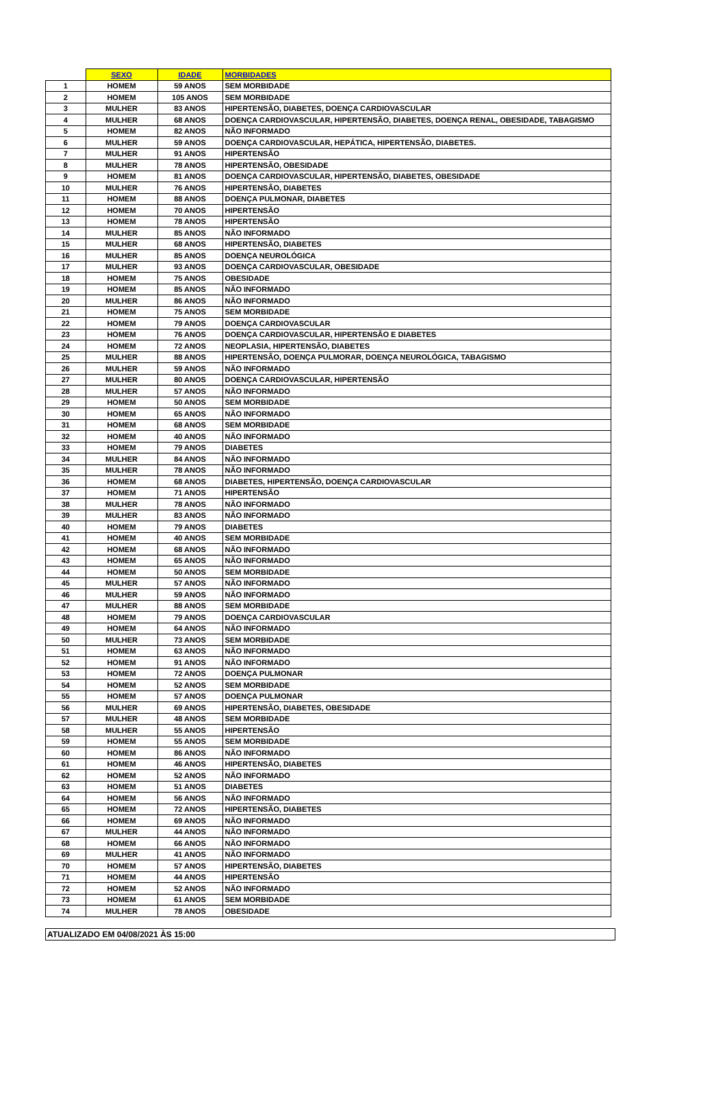| | SEXO | IDADE | MORBIDADES |
| --- | --- | --- | --- |
| 1 | HOMEM | 59 ANOS | SEM MORBIDADE |
| 2 | HOMEM | 105 ANOS | SEM MORBIDADE |
| 3 | MULHER | 83 ANOS | HIPERTENSÃO, DIABETES, DOENÇA CARDIOVASCULAR |
| 4 | MULHER | 68 ANOS | DOENÇA CARDIOVASCULAR, HIPERTENSÃO, DIABETES, DOENÇA RENAL, OBESIDADE, TABAGISMO |
| 5 | HOMEM | 82 ANOS | NÃO INFORMADO |
| 6 | MULHER | 59 ANOS | DOENÇA CARDIOVASCULAR, HEPÁTICA, HIPERTENSÃO, DIABETES. |
| 7 | MULHER | 91 ANOS | HIPERTENSÃO |
| 8 | MULHER | 78 ANOS | HIPERTENSÃO, OBESIDADE |
| 9 | HOMEM | 81 ANOS | DOENÇA CARDIOVASCULAR, HIPERTENSÃO, DIABETES, OBESIDADE |
| 10 | MULHER | 76 ANOS | HIPERTENSÃO, DIABETES |
| 11 | HOMEM | 88 ANOS | DOENÇA PULMONAR, DIABETES |
| 12 | HOMEM | 70 ANOS | HIPERTENSÃO |
| 13 | HOMEM | 78 ANOS | HIPERTENSÃO |
| 14 | MULHER | 85 ANOS | NÃO INFORMADO |
| 15 | MULHER | 68 ANOS | HIPERTENSÃO, DIABETES |
| 16 | MULHER | 85 ANOS | DOENÇA NEUROLÓGICA |
| 17 | MULHER | 93 ANOS | DOENÇA CARDIOVASCULAR, OBESIDADE |
| 18 | HOMEM | 75 ANOS | OBESIDADE |
| 19 | HOMEM | 85 ANOS | NÃO INFORMADO |
| 20 | MULHER | 86 ANOS | NÃO INFORMADO |
| 21 | HOMEM | 75 ANOS | SEM MORBIDADE |
| 22 | HOMEM | 79 ANOS | DOENÇA CARDIOVASCULAR |
| 23 | HOMEM | 76 ANOS | DOENÇA CARDIOVASCULAR, HIPERTENSÃO E DIABETES |
| 24 | HOMEM | 72 ANOS | NEOPLASIA, HIPERTENSÃO, DIABETES |
| 25 | MULHER | 88 ANOS | HIPERTENSÃO, DOENÇA PULMORAR, DOENÇA NEUROLÓGICA, TABAGISMO |
| 26 | MULHER | 59 ANOS | NÃO INFORMADO |
| 27 | MULHER | 80 ANOS | DOENÇA CARDIOVASCULAR, HIPERTENSÃO |
| 28 | MULHER | 57 ANOS | NÃO INFORMADO |
| 29 | HOMEM | 50 ANOS | SEM MORBIDADE |
| 30 | HOMEM | 65 ANOS | NÃO INFORMADO |
| 31 | HOMEM | 68 ANOS | SEM MORBIDADE |
| 32 | HOMEM | 40 ANOS | NÃO INFORMADO |
| 33 | HOMEM | 79 ANOS | DIABETES |
| 34 | MULHER | 84 ANOS | NÃO INFORMADO |
| 35 | MULHER | 78 ANOS | NÃO INFORMADO |
| 36 | HOMEM | 68 ANOS | DIABETES, HIPERTENSÃO, DOENÇA CARDIOVASCULAR |
| 37 | HOMEM | 71 ANOS | HIPERTENSÃO |
| 38 | MULHER | 78 ANOS | NÃO INFORMADO |
| 39 | MULHER | 83 ANOS | NÃO INFORMADO |
| 40 | HOMEM | 79 ANOS | DIABETES |
| 41 | HOMEM | 40 ANOS | SEM MORBIDADE |
| 42 | HOMEM | 68 ANOS | NÃO INFORMADO |
| 43 | HOMEM | 65 ANOS | NÃO INFORMADO |
| 44 | HOMEM | 50 ANOS | SEM MORBIDADE |
| 45 | MULHER | 57 ANOS | NÃO INFORMADO |
| 46 | MULHER | 59 ANOS | NÃO INFORMADO |
| 47 | MULHER | 88 ANOS | SEM MORBIDADE |
| 48 | HOMEM | 79 ANOS | DOENÇA CARDIOVASCULAR |
| 49 | HOMEM | 64 ANOS | NÃO INFORMADO |
| 50 | MULHER | 73 ANOS | SEM MORBIDADE |
| 51 | HOMEM | 63 ANOS | NÃO INFORMADO |
| 52 | HOMEM | 91 ANOS | NÃO INFORMADO |
| 53 | HOMEM | 72 ANOS | DOENÇA PULMONAR |
| 54 | HOMEM | 52 ANOS | SEM MORBIDADE |
| 55 | HOMEM | 57 ANOS | DOENÇA PULMONAR |
| 56 | MULHER | 69 ANOS | HIPERTENSÃO, DIABETES, OBESIDADE |
| 57 | MULHER | 48 ANOS | SEM MORBIDADE |
| 58 | MULHER | 55 ANOS | HIPERTENSÃO |
| 59 | HOMEM | 55 ANOS | SEM MORBIDADE |
| 60 | HOMEM | 86 ANOS | NÃO INFORMADO |
| 61 | HOMEM | 46 ANOS | HIPERTENSÃO, DIABETES |
| 62 | HOMEM | 52 ANOS | NÃO INFORMADO |
| 63 | HOMEM | 51 ANOS | DIABETES |
| 64 | HOMEM | 56 ANOS | NÃO INFORMADO |
| 65 | HOMEM | 72 ANOS | HIPERTENSÃO, DIABETES |
| 66 | HOMEM | 69 ANOS | NÃO INFORMADO |
| 67 | MULHER | 44 ANOS | NÃO INFORMADO |
| 68 | HOMEM | 66 ANOS | NÃO INFORMADO |
| 69 | MULHER | 41 ANOS | NÃO INFORMADO |
| 70 | HOMEM | 57 ANOS | HIPERTENSÃO, DIABETES |
| 71 | HOMEM | 44 ANOS | HIPERTENSÃO |
| 72 | HOMEM | 52 ANOS | NÃO INFORMADO |
| 73 | HOMEM | 61 ANOS | SEM MORBIDADE |
| 74 | MULHER | 78 ANOS | OBESIDADE |
ATUALIZADO EM 04/08/2021 ÀS 15:00